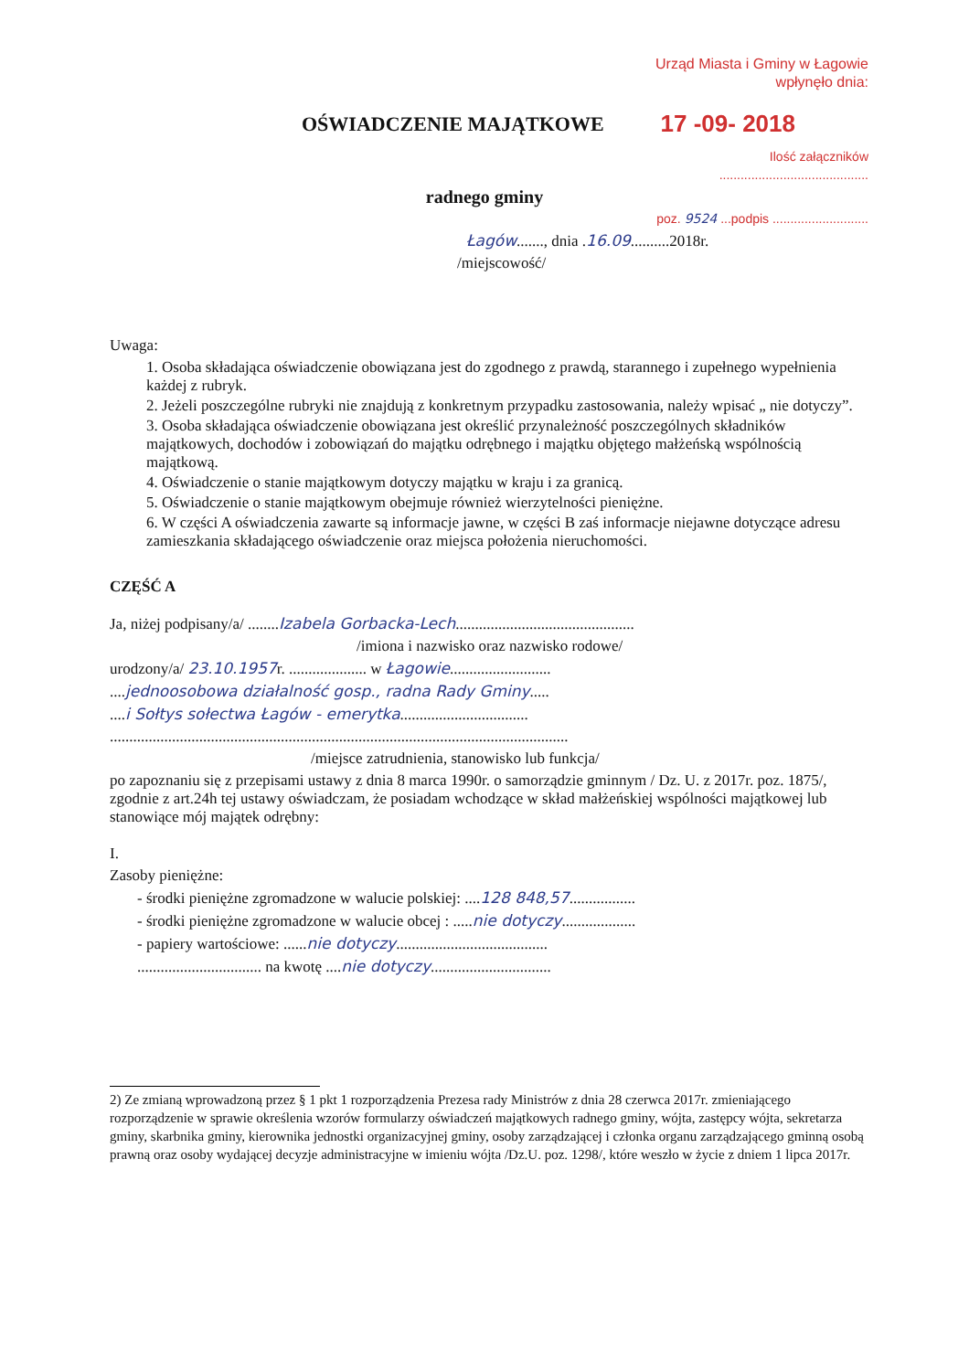Urząd Miasta i Gminy w Łagowie
wpłynęło dnia:
OŚWIADCZENIE MAJĄTKOWE
17 -09- 2018
Ilość załączników ..........................................
radnego gminy
poz. 9524 ...podpis ...........................
Łagów......., dnia .16.09..........2018r.
/miejscowość/
Uwaga:
1. Osoba składająca oświadczenie obowiązana jest do zgodnego z prawdą, starannego i zupełnego wypełnienia każdej z rubryk.
2. Jeżeli poszczególne rubryki nie znajdują z konkretnym przypadku zastosowania, należy wpisać „ nie dotyczy”.
3. Osoba składająca oświadczenie obowiązana jest określić przynależność poszczególnych składników majątkowych, dochodów i zobowiązań do majątku odrębnego i majątku objętego małżeńską wspólnością majątkową.
4. Oświadczenie o stanie majątkowym dotyczy majątku w kraju i za granicą.
5. Oświadczenie o stanie majątkowym obejmuje również wierzytelności pieniężne.
6. W części A oświadczenia zawarte są informacje jawne, w części B zaś informacje niejawne dotyczące adresu zamieszkania składającego oświadczenie oraz miejsca położenia nieruchomości.
CZĘŚĆ A
Ja, niżej podpisany/a/ ........Izabela Gorbacka-Lech..............................................
/imiona i nazwisko oraz nazwisko rodowe/
urodzony/a/ 23.10.1957r. .................... w Łagowie..........................
....jednoosobowa działalność gosp., radna Rady Gminy.....
....i Sołtys sołectwa Łagów - emerytka.................................
......................................................................................................................
/miejsce zatrudnienia, stanowisko lub funkcja/
po zapoznaniu się z przepisami ustawy z dnia 8 marca 1990r. o samorządzie gminnym / Dz. U. z 2017r. poz. 1875/, zgodnie z art.24h tej ustawy oświadczam, że posiadam wchodzące w skład małżeńskiej wspólności majątkowej lub stanowiące mój majątek odrębny:
I.
Zasoby pieniężne:
- środki pieniężne zgromadzone w walucie polskiej: ....128 848,57.................
- środki pieniężne zgromadzone w walucie obcej : .....nie dotyczy...................
- papiery wartościowe: ......nie dotyczy.......................................
................................ na kwotę ....nie dotyczy...............................
2) Ze zmianą wprowadzoną przez § 1 pkt 1 rozporządzenia Prezesa rady Ministrów z dnia 28 czerwca 2017r. zmieniającego rozporządzenie w sprawie określenia wzorów formularzy oświadczeń majątkowych radnego gminy, wójta, zastępcy wójta, sekretarza gminy, skarbnika gminy, kierownika jednostki organizacyjnej gminy, osoby zarządzającej i członka organu zarządzającego gminną osobą prawną oraz osoby wydającej decyzje administracyjne w imieniu wójta /Dz.U. poz. 1298/, które weszło w życie z dniem 1 lipca 2017r.